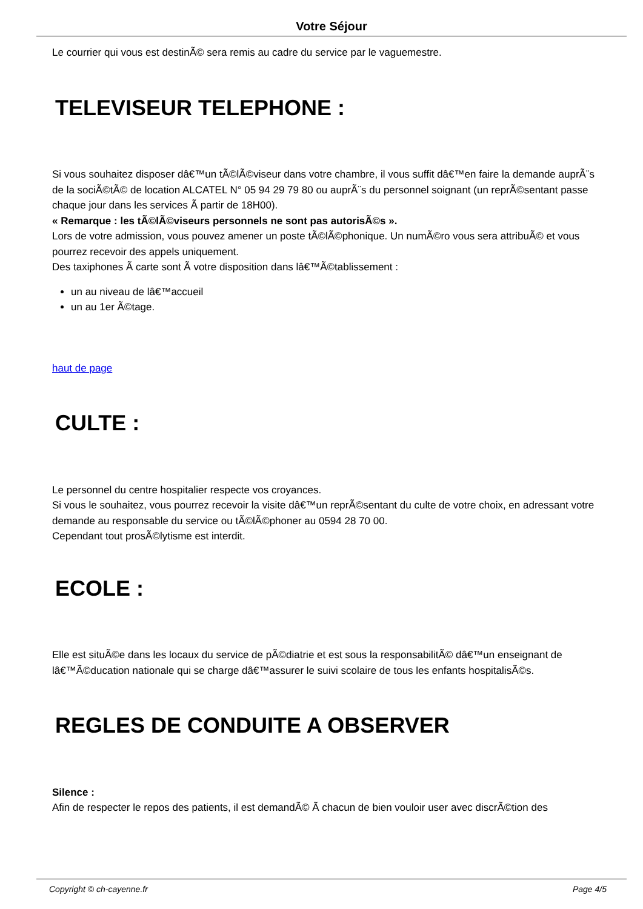Votre Séjour
Le courrier qui vous est destinÃ© sera remis au cadre du service par le vaguemestre.
TELEVISEUR TELEPHONE :
Si vous souhaitez disposer dâ€™un tÃ©lÃ©viseur dans votre chambre, il vous suffit dâ€™en faire la demande auprÃ¨s de la sociÃ©tÃ© de location ALCATEL N° 05 94 29 79 80 ou auprÃ¨s du personnel soignant (un reprÃ©sentant passe chaque jour dans les services Ã partir de 18H00).
« Remarque : les tÃ©lÃ©viseurs personnels ne sont pas autorisÃ©s ».
Lors de votre admission, vous pouvez amener un poste tÃ©lÃ©phonique. Un numÃ©ro vous sera attribuÃ© et vous pourrez recevoir des appels uniquement.
Des taxiphones Ã carte sont Ã votre disposition dans lâ€™Ã©tablissement :
un au niveau de lâ€™accueil
un au 1er Ã©tage.
haut de page
CULTE :
Le personnel du centre hospitalier respecte vos croyances.
Si vous le souhaitez, vous pourrez recevoir la visite dâ€™un reprÃ©sentant du culte de votre choix, en adressant votre demande au responsable du service ou tÃ©lÃ©phoner au 0594 28 70 00.
Cependant tout prosÃ©lytisme est interdit.
ECOLE :
Elle est situÃ©e dans les locaux du service de pÃ©diatrie et est sous la responsabilitÃ© dâ€™un enseignant de lâ€™Ã©ducation nationale qui se charge dâ€™assurer le suivi scolaire de tous les enfants hospitalisÃ©s.
REGLES DE CONDUITE A OBSERVER
Silence :
Afin de respecter le repos des patients, il est demandÃ© Ã chacun de bien vouloir user avec discrÃ©tion des
Copyright © ch-cayenne.fr Page 4/5